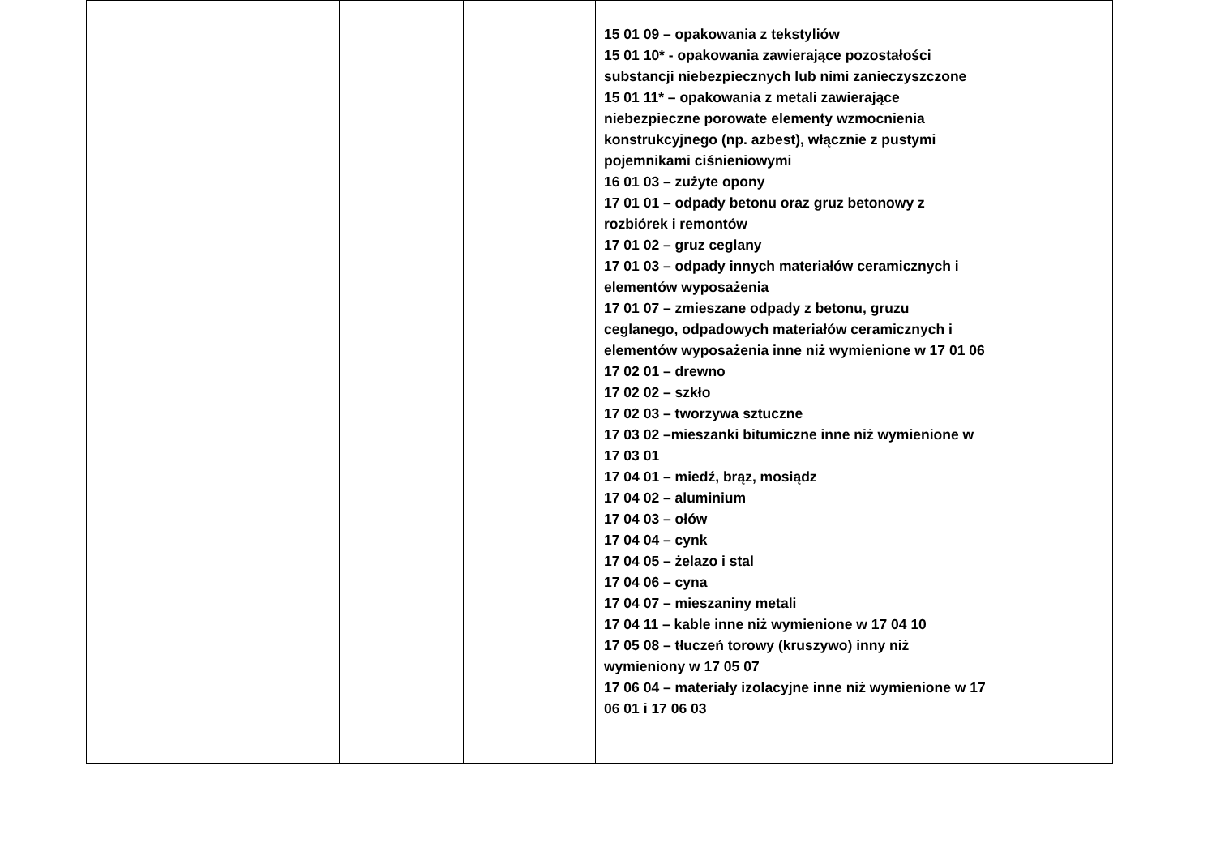| | | | 15 01 09 – opakowania z tekstyliów 15 01 10* - opakowania zawierające pozostałości substancji niebezpiecznych lub nimi zanieczyszczone 15 01 11* – opakowania z metali zawierające niebezpieczne porowate elementy wzmocnienia konstrukcyjnego (np. azbest), włącznie z pustymi pojemnikami ciśnieniowymi 16 01 03 – zużyte opony 17 01 01 – odpady betonu oraz gruz betonowy z rozbiórek i remontów 17 01 02 – gruz ceglany 17 01 03 – odpady innych materiałów ceramicznych i elementów wyposażenia 17 01 07 – zmieszane odpady z betonu, gruzu ceglanego, odpadowych materiałów ceramicznych i elementów wyposażenia inne niż wymienione w 17 01 06 17 02 01 – drewno 17 02 02 – szkło 17 02 03 – tworzywa sztuczne 17 03 02 –mieszanki bitumiczne inne niż wymienione w 17 03 01 17 04 01 – miedź, brąz, mosiądz 17 04 02 – aluminium 17 04 03 – ołów 17 04 04 – cynk 17 04 05 – żelazo i stal 17 04 06 – cyna 17 04 07 – mieszaniny metali 17 04 11 – kable inne niż wymienione w 17 04 10 17 05 08 – tłuczeń torowy (kruszywo) inny niż wymieniony w 17 05 07 17 06 04 – materiały izolacyjne inne niż wymienione w 17 06 01 i 17 06 03 | |